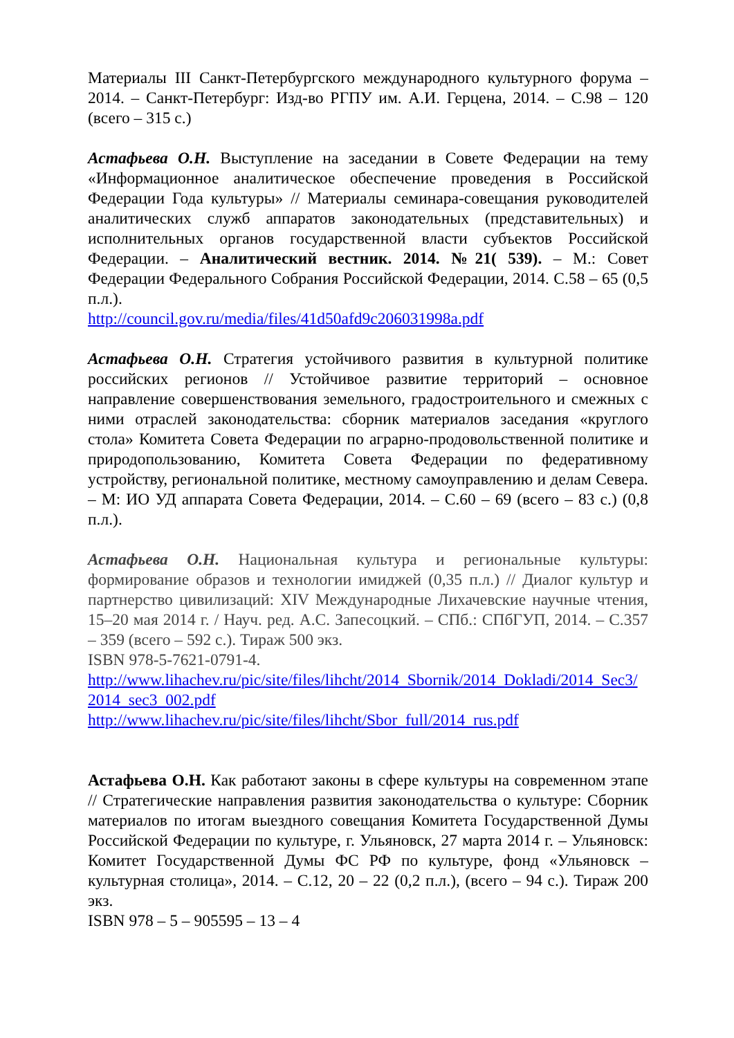Материалы III Санкт-Петербургского международного культурного форума – 2014. – Санкт-Петербург: Изд-во РГПУ им. А.И. Герцена, 2014. – С.98 – 120 (всего – 315 с.)
Астафьева О.Н. Выступление на заседании в Совете Федерации на тему «Информационное аналитическое обеспечение проведения в Российской Федерации Года культуры» // Материалы семинара-совещания руководителей аналитических служб аппаратов законодательных (представительных) и исполнительных органов государственной власти субъектов Российской Федерации. – Аналитический вестник. 2014. №21( 539). – М.: Совет Федерации Федерального Собрания Российской Федерации, 2014. С.58 – 65 (0,5 п.л.).
http://council.gov.ru/media/files/41d50afd9c206031998a.pdf
Астафьева О.Н. Стратегия устойчивого развития в культурной политике российских регионов // Устойчивое развитие территорий – основное направление совершенствования земельного, градостроительного и смежных с ними отраслей законодательства: сборник материалов заседания «круглого стола» Комитета Совета Федерации по аграрно-продовольственной политике и природопользованию, Комитета Совета Федерации по федеративному устройству, региональной политике, местному самоуправлению и делам Севера. – М: ИО УД аппарата Совета Федерации, 2014. – С.60 – 69 (всего – 83 с.) (0,8 п.л.).
Астафьева О.Н. Национальная культура и региональные культуры: формирование образов и технологии имиджей (0,35 п.л.) // Диалог культур и партнерство цивилизаций: XIV Международные Лихачевские научные чтения, 15–20 мая 2014 г. / Науч. ред. А.С. Запесоцкий. – СПб.: СПбГУП, 2014. – С.357 – 359 (всего – 592 с.). Тираж 500 экз.
ISBN 978-5-7621-0791-4.
http://www.lihachev.ru/pic/site/files/lihcht/2014_Sbornik/2014_Dokladi/2014_Sec3/ 2014_sec3_002.pdf
http://www.lihachev.ru/pic/site/files/lihcht/Sbor_full/2014_rus.pdf
Астафьева О.Н. Как работают законы в сфере культуры на современном этапе // Стратегические направления развития законодательства о культуре: Сборник материалов по итогам выездного совещания Комитета Государственной Думы Российской Федерации по культуре, г. Ульяновск, 27 марта 2014 г. – Ульяновск: Комитет Государственной Думы ФС РФ по культуре, фонд «Ульяновск – культурная столица», 2014. – С.12, 20 – 22 (0,2 п.л.), (всего – 94 с.). Тираж 200 экз.
ISBN 978 – 5 – 905595 – 13 – 4